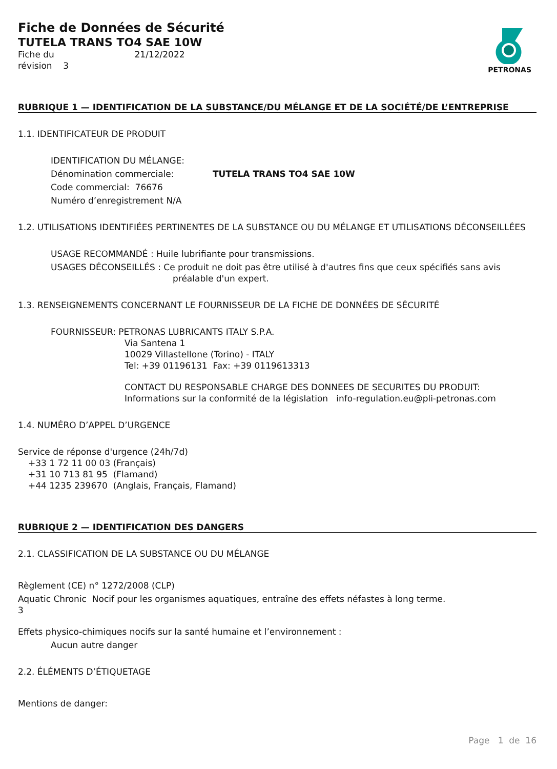Fiche de Données de Sécurité
TUTELA TRANS TO4 SAE 10W
Fiche du 21/12/2022
révision 3
PETRONAS
RUBRIQUE 1 — IDENTIFICATION DE LA SUBSTANCE/DU MÉLANGE ET DE LA SOCIÉTÉ/DE L’ENTREPRISE
1.1. IDENTIFICATEUR DE PRODUIT
IDENTIFICATION DU MÉLANGE:
Dénomination commerciale: TUTELA TRANS TO4 SAE 10W
Code commercial: 76676
Numéro d’enregistrement N/A
1.2. UTILISATIONS IDENTIFIÉES PERTINENTES DE LA SUBSTANCE OU DU MÉLANGE ET UTILISATIONS DÉCONSEILLÉES
USAGE RECOMMANDÉ : Huile lubrifiante pour transmissions.
USAGES DÉCONSEILLÉS : Ce produit ne doit pas être utilisé à d'autres fins que ceux spécifiés sans avis
préalable d'un expert.
1.3. RENSEIGNEMENTS CONCERNANT LE FOURNISSEUR DE LA FICHE DE DONNÉES DE SÉCURITÉ
FOURNISSEUR: PETRONAS LUBRICANTS ITALY S.P.A.
Via Santena 1
10029 Villastellone (Torino) - ITALY
Tel: +39 01196131 Fax: +39 0119613313
CONTACT DU RESPONSABLE CHARGE DES DONNEES DE SECURITES DU PRODUIT:
Informations sur la conformité de la législation info-regulation.eu@pli-petronas.com
1.4. NUMÉRO D’APPEL D’URGENCE
Service de réponse d'urgence (24h/7d)
+33 1 72 11 00 03 (Français)
+31 10 713 81 95 (Flamand)
+44 1235 239670 (Anglais, Français, Flamand)
RUBRIQUE 2 — IDENTIFICATION DES DANGERS
2.1. CLASSIFICATION DE LA SUBSTANCE OU DU MÉLANGE
Règlement (CE) n° 1272/2008 (CLP)
Aquatic Chronic Nocif pour les organismes aquatiques, entraîne des effets néfastes à long terme.
3
Effets physico-chimiques nocifs sur la santé humaine et l’environnement :
Aucun autre danger
2.2. ÉLÉMENTS D’ÉTIQUETAGE
Mentions de danger:
Page 1 de 16